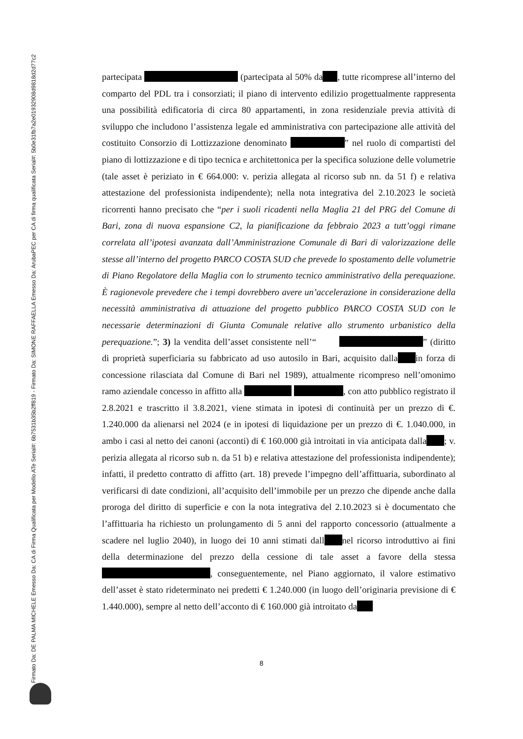Firmato Da: DE PALMA MICHELE Emesso Da: CA di Firma Qualificata per Modello ATe Serial#: 6b7531b35b2ff819 - Firmato Da: SIMONE RAFFAELLA Emesso Da: ArubaPEC per CA di firma qualificata Serial#: 5b0e31fb7a2e01932908d9818d2d77c2
partecipata (partecipata al 50% da , tutte ricomprese all’interno del comparto del PDL tra i consorziati; il piano di intervento edilizio progettualmente rappresenta una possibilità edificatoria di circa 80 appartamenti, in zona residenziale previa attività di sviluppo che includono l’assistenza legale ed amministrativa con partecipazione alle attività del costituito Consorzio di Lottizzazione denominato ” nel ruolo di compartisti del piano di lottizzazione e di tipo tecnica e architettonica per la specifica soluzione delle volumetrie (tale asset è periziato in € 664.000: v. perizia allegata al ricorso sub nn. da 51 f) e relativa attestazione del professionista indipendente); nella nota integrativa del 2.10.2023 le società ricorrenti hanno precisato che “per i suoli ricadenti nella Maglia 21 del PRG del Comune di Bari, zona di nuova espansione C2, la pianificazione da febbraio 2023 a tutt’oggi rimane correlata all’ipotesi avanzata dall’Amministrazione Comunale di Bari di valorizzazione delle stesse all’interno del progetto PARCO COSTA SUD che prevede lo spostamento delle volumetrie di Piano Regolatore della Maglia con lo strumento tecnico amministrativo della perequazione. È ragionevole prevedere che i tempi dovrebbero avere un’accelerazione in considerazione della necessità amministrativa di attuazione del progetto pubblico PARCO COSTA SUD con le necessarie determinazioni di Giunta Comunale relative allo strumento urbanistico della perequazione.”; 3) la vendita dell’asset consistente nell’“ ” (diritto di proprietà superficiaria su fabbricato ad uso autosilo in Bari, acquisito dalla in forza di concessione rilasciata dal Comune di Bari nel 1989), attualmente ricompreso nell’omonimo ramo aziendale concesso in affitto alla , con atto pubblico registrato il 2.8.2021 e trascritto il 3.8.2021, viene stimata in ipotesi di continuità per un prezzo di €. 1.240.000 da alienarsi nel 2024 (e in ipotesi di liquidazione per un prezzo di €. 1.040.000, in ambo i casi al netto dei canoni (acconti) di € 160.000 già introitati in via anticipata dalla ; v. perizia allegata al ricorso sub n. da 51 b) e relativa attestazione del professionista indipendente); infatti, il predetto contratto di affitto (art. 18) prevede l’impegno dell’affittuaria, subordinato al verificarsi di date condizioni, all’acquisito dell’immobile per un prezzo che dipende anche dalla proroga del diritto di superficie e con la nota integrativa del 2.10.2023 si è documentato che l’affittuaria ha richiesto un prolungamento di 5 anni del rapporto concessorio (attualmente a scadere nel luglio 2040), in luogo dei 10 anni stimati dall nel ricorso introduttivo ai fini della determinazione del prezzo della cessione di tale asset a favore della stessa , conseguentemente, nel Piano aggiornato, il valore estimativo dell’asset è stato rideterminato nei predetti € 1.240.000 (in luogo dell’originaria previsione di € 1.440.000), sempre al netto dell’acconto di € 160.000 già introitato da
8